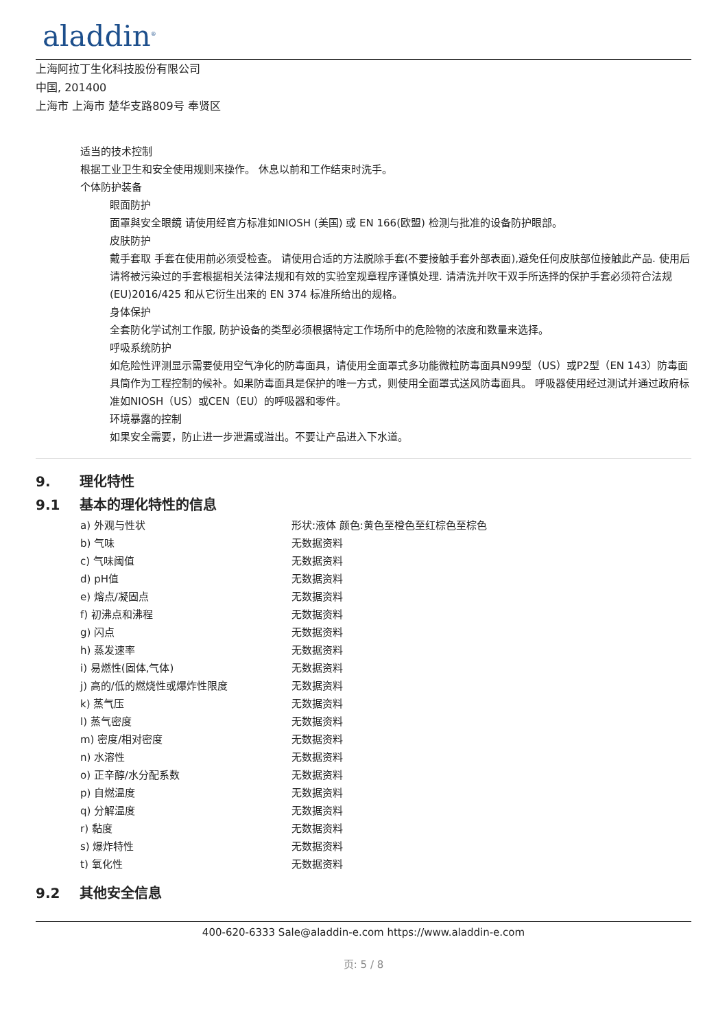aladdin<sup>®</sup>
上海阿拉丁生化科技股份有限公司
中国, 201400
上海市 上海市 楚华支路809号 奉贤区
适当的技术控制
根据工业卫生和安全使用规则来操作。 休息以前和工作结束时洗手。
个体防护装备
眼面防护
面罩與安全眼鏡 请使用经官方标准如NIOSH (美国) 或 EN 166(欧盟) 检测与批准的设备防护眼部。
皮肤防护
戴手套取 手套在使用前必须受检查。 请使用合适的方法脱除手套(不要接触手套外部表面),避免任何皮肤部位接触此产品. 使用后请将被污染过的手套根据相关法律法规和有效的实验室规章程序谨慎处理. 请清洗并吹干双手所选择的保护手套必须符合法规 (EU)2016/425 和从它衍生出来的 EN 374 标准所给出的规格。
身体保护
全套防化学试剂工作服, 防护设备的类型必须根据特定工作场所中的危险物的浓度和数量来选择。
呼吸系统防护
如危险性评测显示需要使用空气净化的防毒面具，请使用全面罩式多功能微粒防毒面具N99型（US）或P2型（EN 143）防毒面具筒作为工程控制的候补。如果防毒面具是保护的唯一方式，则使用全面罩式送风防毒面具。 呼吸器使用经过测试并通过政府标准如NIOSH（US）或CEN（EU）的呼吸器和零件。
环境暴露的控制
如果安全需要，防止进一步泄漏或溢出。不要让产品进入下水道。
9. 理化特性
9.1 基本的理化特性的信息
| a) 外观与性状 | 形状:液体 颜色:黄色至橙色至红棕色至棕色 |
| b) 气味 | 无数据资料 |
| c) 气味阈值 | 无数据资料 |
| d) pH值 | 无数据资料 |
| e) 熔点/凝固点 | 无数据资料 |
| f) 初沸点和沸程 | 无数据资料 |
| g) 闪点 | 无数据资料 |
| h) 蒸发速率 | 无数据资料 |
| i) 易燃性(固体,气体) | 无数据资料 |
| j) 高的/低的燃烧性或爆炸性限度 | 无数据资料 |
| k) 蒸气压 | 无数据资料 |
| l) 蒸气密度 | 无数据资料 |
| m) 密度/相对密度 | 无数据资料 |
| n) 水溶性 | 无数据资料 |
| o) 正辛醇/水分配系数 | 无数据资料 |
| p) 自燃温度 | 无数据资料 |
| q) 分解温度 | 无数据资料 |
| r) 黏度 | 无数据资料 |
| s) 爆炸特性 | 无数据资料 |
| t) 氧化性 | 无数据资料 |
9.2 其他安全信息
400-620-6333 Sale@aladdin-e.com https://www.aladdin-e.com
页: 5 / 8